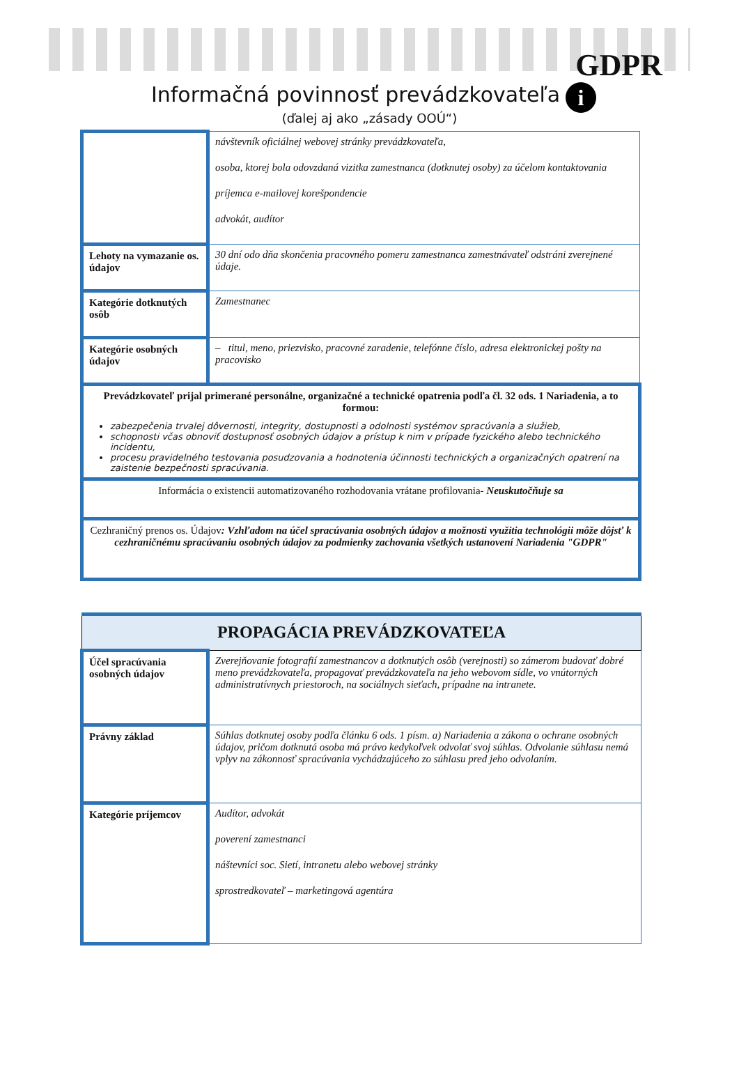GDPR
i
Informačná povinnosť prevádzkovateľa
(ďalej aj ako „zásady OOÚ“)
| | návštevník oficiálnej webovej stránky prevádzkovateľa, osoba, ktorej bola odovzdaná vizitka zamestnanca (dotknutej osoby) za účelom kontaktovania príjemca e-mailovej korešpondencie advokát, audítor |
| Lehoty na vymazanie os. údajov | 30 dní odo dňa skončenia pracovného pomeru zamestnanca zamestnávateľ odstráni zverejnené údaje. |
| Kategórie dotknutých osôb | Zamestnanec |
| Kategórie osobných údajov | – titul, meno, priezvisko, pracovné zaradenie, telefónne číslo, adresa elektronickej pošty na pracovisko |
| Prevádzkovateľ prijal primerané personálne, organizačné a technické opatrenia podľa čl. 32 ods. 1 Nariadenia, a to formou: zabezpečenia trvalej dôvernosti, integrity, dostupnosti a odolnosti systémov spracúvania a služieb, schopnosti včas obnoviť dostupnosť osobných údajov a prístup k nim v prípade fyzického alebo technického incidentu, procesu pravidelného testovania posudzovania a hodnotenia účinnosti technických a organizačných opatrení na zaistenie bezpečnosti spracúvania. | |
| Informácia o existencii automatizovaného rozhodovania vrátane profilovania- Neuskutočňuje sa | |
| Cezhraničný prenos os. Údajov : Vzhľadom na účel spracúvania osobných údajov a možnosti využitia technológii môže dôjsť k cezhraničnému spracúvaniu osobných údajov za podmienky zachovania všetkých ustanovení Nariadenia "GDPR" | |
| PROPAGÁCIA PREVÁDZKOVATEĽA | |
| --- | --- |
| Účel spracúvania osobných údajov | Zverejňovanie fotografií zamestnancov a dotknutých osôb (verejnosti) so zámerom budovať dobré meno prevádzkovateľa, propagovať prevádzkovateľa na jeho webovom sídle, vo vnútorných administratívnych priestoroch, na sociálnych sieťach, prípadne na intranete. |
| Právny základ | Súhlas dotknutej osoby podľa článku 6 ods. 1 písm. a) Nariadenia a zákona o ochrane osobných údajov, pričom dotknutá osoba má právo kedykoľvek odvolať svoj súhlas. Odvolanie súhlasu nemá vplyv na zákonnosť spracúvania vychádzajúceho zo súhlasu pred jeho odvolaním. |
| Kategórie príjemcov | Audítor, advokát poverení zamestnanci náštevníci soc. Sietí, intranetu alebo webovej stránky sprostredkovateľ – marketingová agentúra |